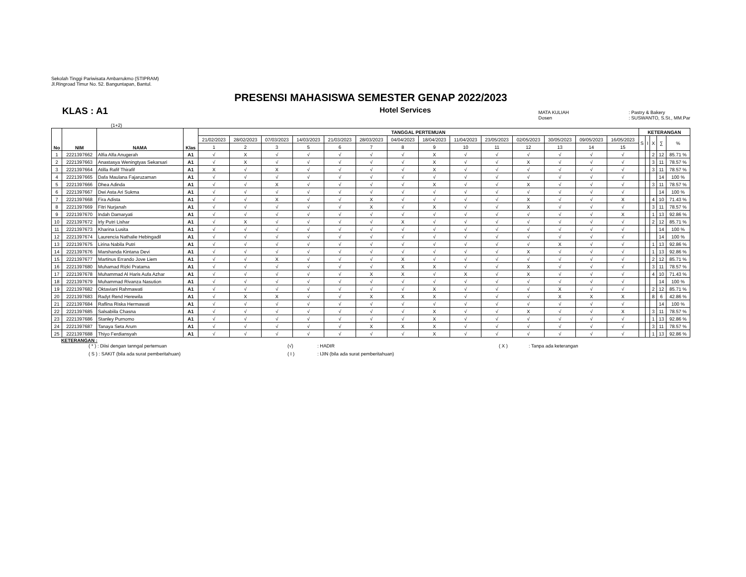Sekolah Tinggi Pariwisata Ambarrukmo (STIPRAM)
Jl.Ringroad Timur No. 52. Banguntapan, Bantul.
PRESENSI MAHASISWA SEMESTER GENAP 2022/2023
KLAS : A1
Hotel Services
MATA KULIAH
Dosen
: Pastry & Bakery
: SUSWANTO, S.St., MM.Par
(1+2)
| No | NIM | NAMA | Klas | TANGGAL PERTEMUAN | | | | | | | | | | | | | | KETERANGAN | | | | |
| --- | --- | --- | --- | --- | --- | --- | --- | --- | --- | --- | --- | --- | --- | --- | --- | --- | --- | --- | --- | --- | --- | --- |
| | | | | 21/02/2023 | 28/02/2023 | 07/03/2023 | 14/03/2023 | 21/03/2023 | 28/03/2023 | 04/04/2023 | 18/04/2023 | 11/04/2023 | 23/05/2023 | 02/05/2023 | 30/05/2023 | 09/05/2023 | 16/05/2023 | S | I | X | ∑ | % |
| | | | | 1 | 2 | 3 | 5 | 6 | 7 | 8 | 9 | 10 | 11 | 12 | 13 | 14 | 15 | | | | | |
| 1 | 2221397662 | Alfia Alfa Anugerah | A1 | √ | X | √ | √ | √ | √ | √ | X | √ | √ | √ | √ | √ | √ | | | 2 | 12 | 85.71 % |
| 2 | 2221397663 | Anastasya Weningtyas Sekarsari | A1 | √ | X | √ | √ | √ | √ | √ | X | √ | √ | X | √ | √ | √ | | | 3 | 11 | 78.57 % |
| 3 | 2221397664 | Atilla Rafif Thirafif | A1 | X | √ | X | √ | √ | √ | √ | X | √ | √ | √ | √ | √ | √ | | | 3 | 11 | 78.57 % |
| 4 | 2221397665 | Dafa Maulana Fajaruzaman | A1 | √ | √ | √ | √ | √ | √ | √ | √ | √ | √ | √ | √ | √ | √ | | | | 14 | 100 % |
| 5 | 2221397666 | Dhea Adinda | A1 | √ | √ | X | √ | √ | √ | √ | X | √ | √ | X | √ | √ | √ | | | 3 | 11 | 78.57 % |
| 6 | 2221397667 | Dwi Asta Ari Sukma | A1 | √ | √ | √ | √ | √ | √ | √ | √ | √ | √ | √ | √ | √ | √ | | | | 14 | 100 % |
| 7 | 2221397668 | Fira Adista | A1 | √ | √ | X | √ | √ | X | √ | √ | √ | √ | X | √ | √ | X | | | 4 | 10 | 71.43 % |
| 8 | 2221397669 | Fitri Nurjanah | A1 | √ | √ | √ | √ | √ | X | √ | X | √ | √ | X | √ | √ | √ | | | 3 | 11 | 78.57 % |
| 9 | 2221397670 | Indah Damaryati | A1 | √ | √ | √ | √ | √ | √ | √ | √ | √ | √ | √ | √ | √ | X | | | 1 | 13 | 92.86 % |
| 10 | 2221397672 | Irly Putri Lishar | A1 | √ | X | √ | √ | √ | √ | X | √ | √ | √ | √ | √ | √ | √ | | | 2 | 12 | 85.71 % |
| 11 | 2221397673 | Kharina Lusita | A1 | √ | √ | √ | √ | √ | √ | √ | √ | √ | √ | √ | √ | √ | √ | | | | 14 | 100 % |
| 12 | 2221397674 | Laurencia Nathalie Hebingadil | A1 | √ | √ | √ | √ | √ | √ | √ | √ | √ | √ | √ | √ | √ | √ | | | | 14 | 100 % |
| 13 | 2221397675 | Lirina Nabila Putri | A1 | √ | √ | √ | √ | √ | √ | √ | √ | √ | √ | √ | X | √ | √ | | | 1 | 13 | 92.86 % |
| 14 | 2221397676 | Marshanda Kintana Devi | A1 | √ | √ | √ | √ | √ | √ | √ | √ | √ | √ | X | √ | √ | √ | | | 1 | 13 | 92.86 % |
| 15 | 2221397677 | Martinus Errando Jove Liem | A1 | √ | √ | X | √ | √ | √ | X | √ | √ | √ | √ | √ | √ | √ | | | 2 | 12 | 85.71 % |
| 16 | 2221397680 | Muhamad Rizki Pratama | A1 | √ | √ | √ | √ | √ | √ | X | X | √ | √ | X | √ | √ | √ | | | 3 | 11 | 78.57 % |
| 17 | 2221397678 | Muhammad Al Haris Aufa Azhar | A1 | √ | √ | √ | √ | √ | X | X | √ | X | √ | X | √ | √ | √ | | | 4 | 10 | 71.43 % |
| 18 | 2221397679 | Muhammad Rivanza Nasution | A1 | √ | √ | √ | √ | √ | √ | √ | √ | √ | √ | √ | √ | √ | √ | | | | 14 | 100 % |
| 19 | 2221397682 | Oktaviani Rahmawati | A1 | √ | √ | √ | √ | √ | √ | √ | X | √ | √ | √ | X | √ | √ | | | 2 | 12 | 85.71 % |
| 20 | 2221397683 | Radyt Rend Herewila | A1 | √ | X | X | √ | √ | X | X | X | √ | √ | √ | X | X | X | | | 8 | 6 | 42.86 % |
| 21 | 2221397684 | Raflina Riska Hermawati | A1 | √ | √ | √ | √ | √ | √ | √ | √ | √ | √ | √ | √ | √ | √ | | | | 14 | 100 % |
| 22 | 2221397685 | Salsabiila Chasna | A1 | √ | √ | √ | √ | √ | √ | √ | X | √ | √ | X | √ | √ | X | | | 3 | 11 | 78.57 % |
| 23 | 2221397686 | Stanley Purnomo | A1 | √ | √ | √ | √ | √ | √ | √ | X | √ | √ | √ | √ | √ | √ | | | 1 | 13 | 92.86 % |
| 24 | 2221397687 | Tanaya Seta Arum | A1 | √ | √ | √ | √ | √ | X | X | X | √ | √ | √ | √ | √ | √ | | | 3 | 11 | 78.57 % |
| 25 | 2221397688 | Thiyo Ferdiansyah | A1 | √ | √ | √ | √ | √ | √ | √ | X | √ | √ | √ | √ | √ | √ | | | 1 | 13 | 92.86 % |
KETERANGAN :
( * ) : Diisi dengan tanngal pertemuan (√): HADIR ( X ): Tanpa ada keterangan
( S ) : SAKIT (bila ada surat pemberitahuan) ( I ): IJIN (bila ada surat pemberitahuan)